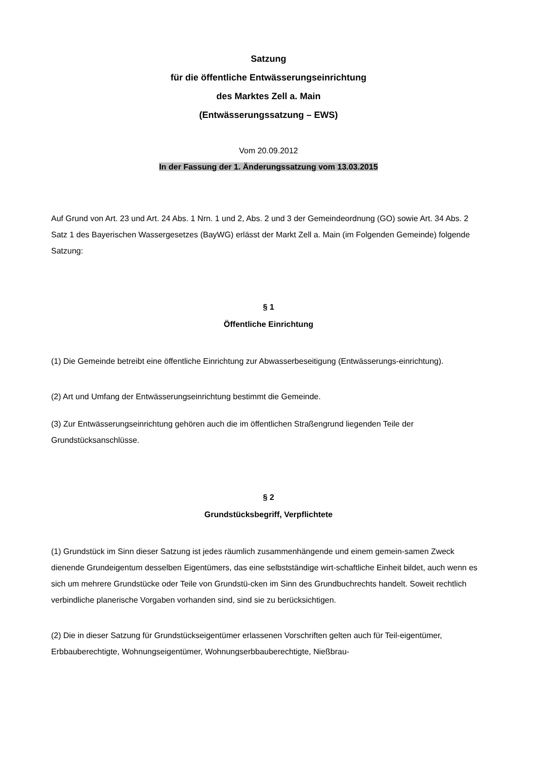Satzung
für die öffentliche Entwässerungseinrichtung
des Marktes Zell a. Main
(Entwässerungssatzung – EWS)
Vom 20.09.2012
In der Fassung der 1. Änderungssatzung vom 13.03.2015
Auf Grund von Art. 23 und Art. 24 Abs. 1 Nrn. 1 und 2, Abs. 2 und 3 der Gemeindeordnung (GO) sowie Art. 34 Abs. 2 Satz 1 des Bayerischen Wassergesetzes (BayWG) erlässt der Markt Zell a. Main (im Folgenden Gemeinde) folgende Satzung:
§ 1
Öffentliche Einrichtung
(1) Die Gemeinde betreibt eine öffentliche Einrichtung zur Abwasserbeseitigung (Entwässerungs-einrichtung).
(2) Art und Umfang der Entwässerungseinrichtung bestimmt die Gemeinde.
(3) Zur Entwässerungseinrichtung gehören auch die im öffentlichen Straßengrund liegenden Teile der Grundstücksanschlüsse.
§ 2
Grundstücksbegriff, Verpflichtete
(1) Grundstück im Sinn dieser Satzung ist jedes räumlich zusammenhängende und einem gemein-samen Zweck dienende Grundeigentum desselben Eigentümers, das eine selbstständige wirt-schaftliche Einheit bildet, auch wenn es sich um mehrere Grundstücke oder Teile von Grundstü-cken im Sinn des Grundbuchrechts handelt. Soweit rechtlich verbindliche planerische Vorgaben vorhanden sind, sind sie zu berücksichtigen.
(2) Die in dieser Satzung für Grundstückseigentümer erlassenen Vorschriften gelten auch für Teil-eigentümer, Erbbauberechtigte, Wohnungseigentümer, Wohnungserbbauberechtigte, Nießbrau-